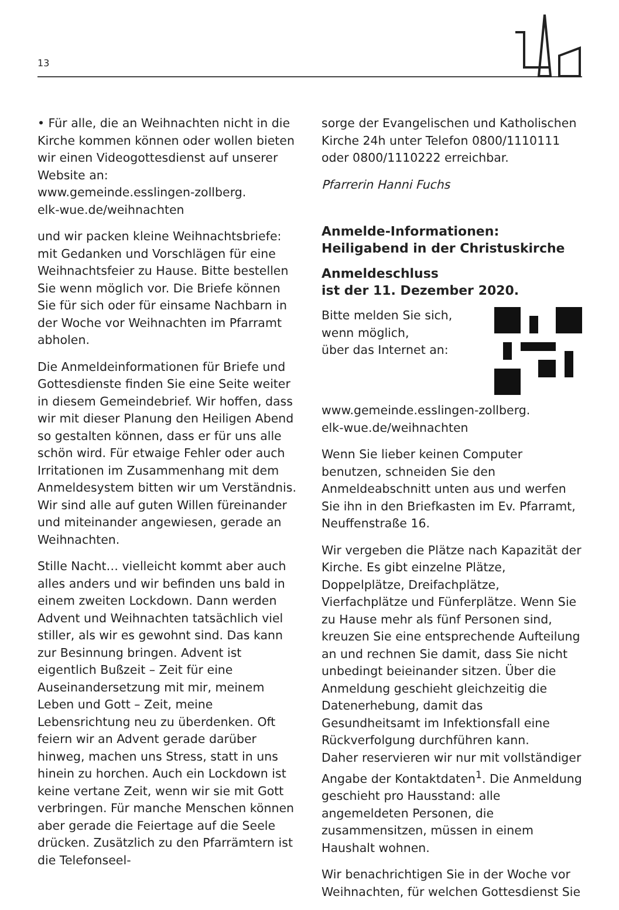13
• Für alle, die an Weihnachten nicht in die Kirche kommen können oder wollen bieten wir einen Videogottesdienst auf unserer Website an:
www.gemeinde.esslingen-zollberg.
elk-wue.de/weihnachten
und wir packen kleine Weihnachtsbriefe: mit Gedanken und Vorschlägen für eine Weihnachtsfeier zu Hause. Bitte bestellen Sie wenn möglich vor. Die Briefe können Sie für sich oder für einsame Nachbarn in der Woche vor Weihnachten im Pfarramt abholen.
Die Anmeldeinformationen für Briefe und Gottesdienste finden Sie eine Seite weiter in diesem Gemeindebrief. Wir hoffen, dass wir mit dieser Planung den Heiligen Abend so gestalten können, dass er für uns alle schön wird. Für etwaige Fehler oder auch Irritationen im Zusammenhang mit dem Anmeldesystem bitten wir um Verständnis. Wir sind alle auf guten Willen füreinander und miteinander angewiesen, gerade an Weihnachten.
Stille Nacht… vielleicht kommt aber auch alles anders und wir befinden uns bald in einem zweiten Lockdown. Dann werden Advent und Weihnachten tatsächlich viel stiller, als wir es gewohnt sind. Das kann zur Besinnung bringen. Advent ist eigentlich Bußzeit – Zeit für eine Auseinandersetzung mit mir, meinem Leben und Gott – Zeit, meine Lebensrichtung neu zu überdenken. Oft feiern wir an Advent gerade darüber hinweg, machen uns Stress, statt in uns hinein zu horchen. Auch ein Lockdown ist keine vertane Zeit, wenn wir sie mit Gott verbringen. Für manche Menschen können aber gerade die Feiertage auf die Seele drücken. Zusätzlich zu den Pfarrämtern ist die Telefonseel-
sorge der Evangelischen und Katholischen Kirche 24h unter Telefon 0800/1110111 oder 0800/1110222 erreichbar.
Pfarrerin Hanni Fuchs
Anmelde-Informationen:
Heiligabend in der Christuskirche
Anmeldeschluss
ist der 11. Dezember 2020.
Bitte melden Sie sich,
wenn möglich,
über das Internet an:
www.gemeinde.esslingen-zollberg.
elk-wue.de/weihnachten
Wenn Sie lieber keinen Computer benutzen, schneiden Sie den Anmeldeabschnitt unten aus und werfen Sie ihn in den Briefkasten im Ev. Pfarramt, Neuffenstraße 16.
Wir vergeben die Plätze nach Kapazität der Kirche. Es gibt einzelne Plätze, Doppelplätze, Dreifachplätze, Vierfachplätze und Fünferplätze. Wenn Sie zu Hause mehr als fünf Personen sind, kreuzen Sie eine entsprechende Aufteilung an und rechnen Sie damit, dass Sie nicht unbedingt beieinander sitzen. Über die Anmeldung geschieht gleichzeitig die Datenerhebung, damit das Gesundheitsamt im Infektionsfall eine Rückverfolgung durchführen kann.
Daher reservieren wir nur mit vollständiger Angabe der Kontaktdaten<sup>1</sup>. Die Anmeldung geschieht pro Hausstand: alle angemeldeten Personen, die zusammensitzen, müssen in einem Haushalt wohnen.
Wir benachrichtigen Sie in der Woche vor Weihnachten, für welchen Gottesdienst Sie